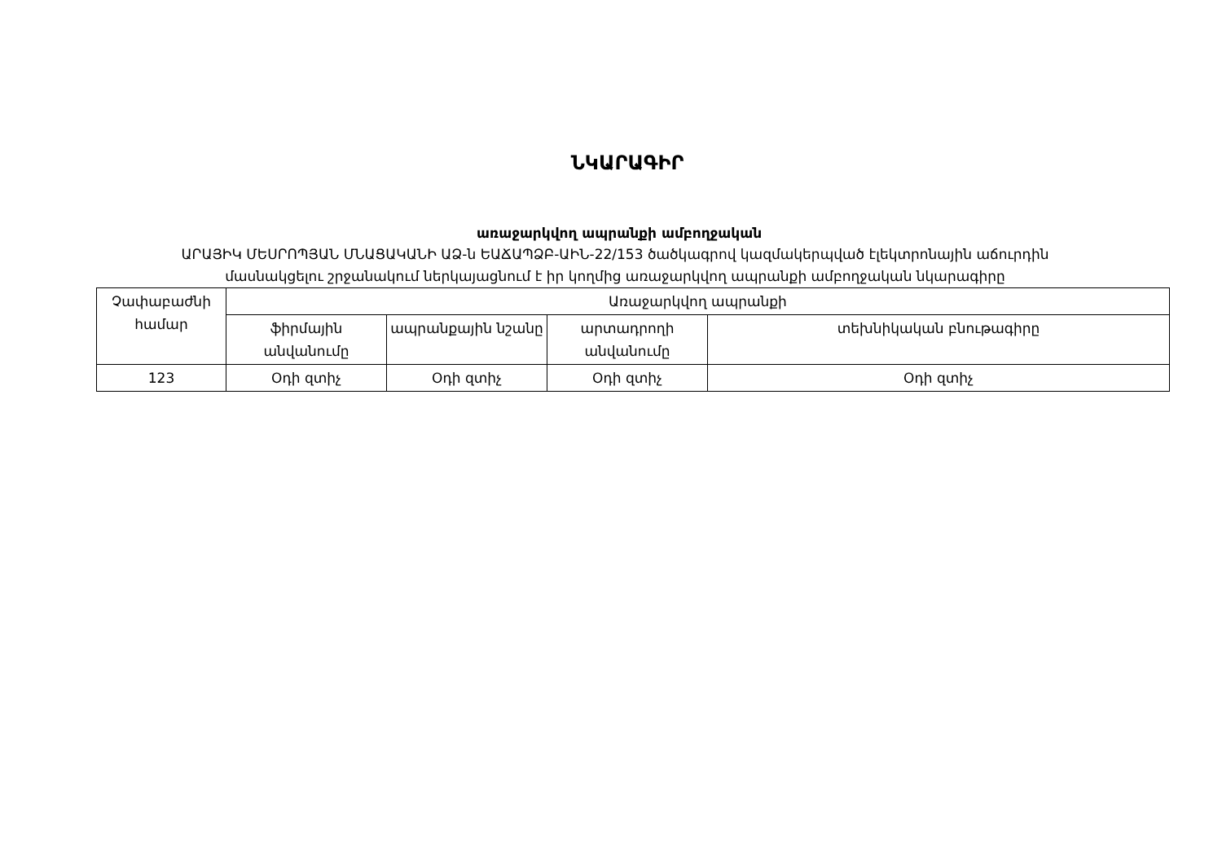ՆԿԱՐԱԳԻՐ
առաջարկվող ապրանքի ամբողջական
ԱՐԱՅԻԿ ՄԵՍՐՈՊՅԱՆ ՄՆԱՑԱԿԱՆԻ ԱՁ-ն ԵԱՃԱՊՁԲ-ԱԻՆ-22/153 ծածկագրով կազմակերպված էլեկտրոնային աճուրդին
մասնակցելու շրջանակում ներկայացնում է իր կողմից առաջարկվող ապրանքի ամբողջական նկարագիրը
| Չափաբաժնի համար | Առաջարկվող ապրանքի | | | |
| --- | --- | --- | --- | --- |
| | ֆիրմային անվանումը | ապրանքային նշանը | արտադրողի անվանումը | տեխնիկական բնութագիրը |
| 123 | Օդի զտիչ | Օդի զտիչ | Օդի զտիչ | Օդի զտիչ |